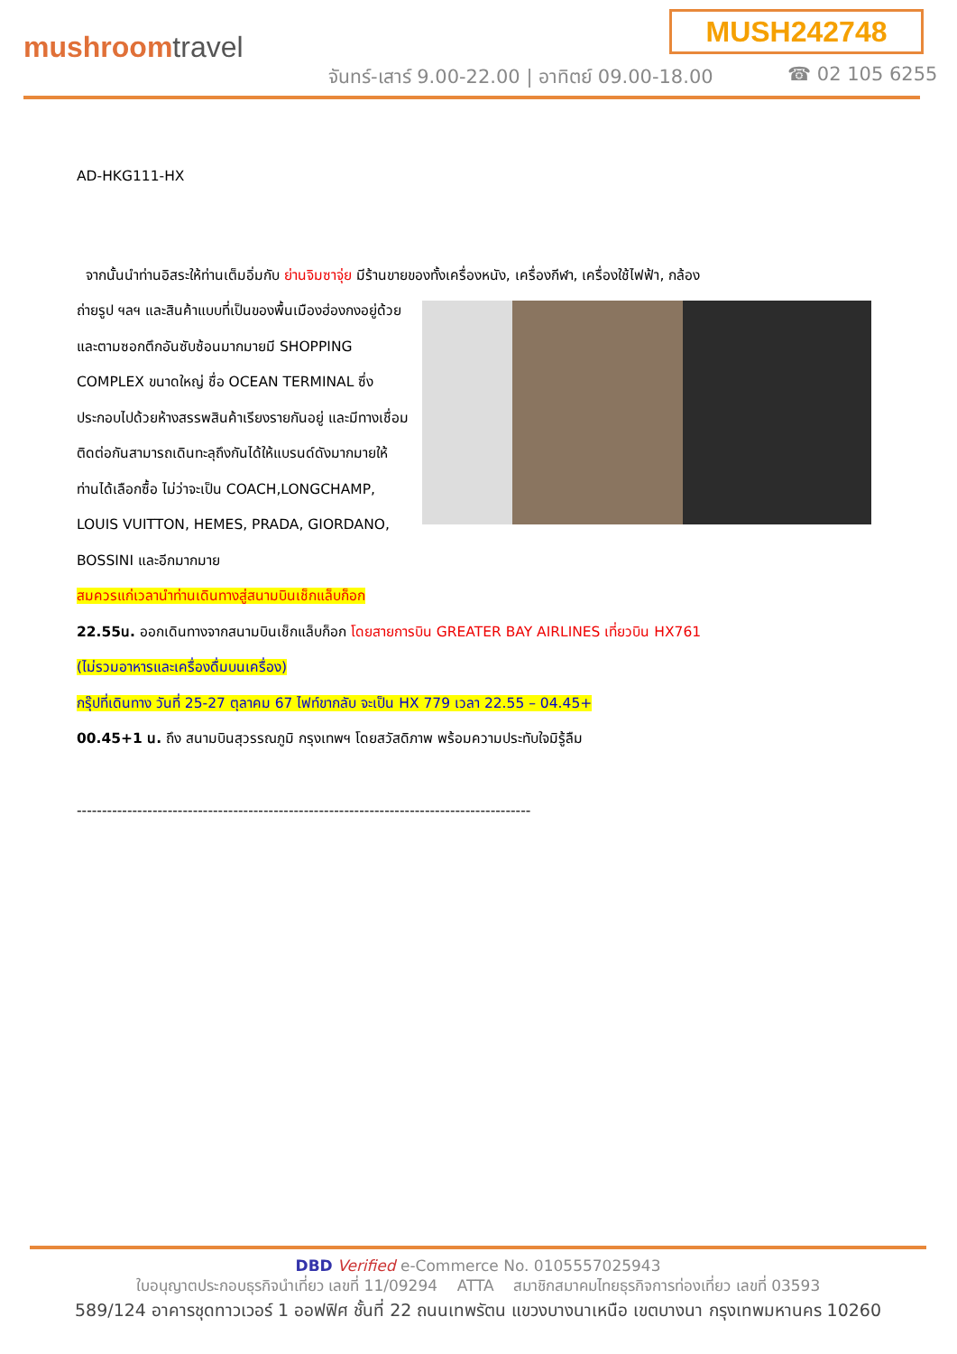MUSH242748
mushroomtravel
จันทร์-เสาร์ 9.00-22.00 | อาทิตย์ 09.00-18.00
☎ 02 105 6255
AD-HKG111-HX
จากนั้นนำท่านอิสระให้ท่านเต็มอิ่มกับ ย่านจิมซาจุ่ย มีร้านขายของทั้งเครื่องหนัง, เครื่องกีฬา, เครื่องใช้ไฟฟ้า, กล้อง
ถ่ายรูป ฯลฯ และสินค้าแบบที่เป็นของพื้นเมืองฮ่องกงอยู่ด้วยและตามซอกตึกอันซับซ้อนมากมายมี SHOPPING COMPLEX ขนาดใหญ่ ชื่อ OCEAN TERMINAL ซึ่งประกอบไปด้วยห้างสรรพสินค้าเรียงรายกันอยู่ และมีทางเชื่อมติดต่อกันสามารถเดินทะลุถึงกันได้ให้แบรนด์ดังมากมายให้ท่านได้เลือกซื้อ ไม่ว่าจะเป็น COACH,LONGCHAMP, LOUIS VUITTON, HEMES, PRADA, GIORDANO, BOSSINI และอีกมากมาย
สมควรแก่เวลานำท่านเดินทางสู่สนามบินเช็กแล็บก็อก
22.55น. ออกเดินทางจากสนามบินเช็กแล็บก็อก โดยสายการบิน GREATER BAY AIRLINES เที่ยวบิน HX761
(ไม่รวมอาหารและเครื่องดื่มบนเครื่อง)
กรุ๊ปที่เดินทาง วันที่ 25-27 ตุลาคม 67 ไฟท์ขากลับ จะเป็น HX 779 เวลา 22.55 – 04.45+
00.45+1 น. ถึง สนามบินสุวรรณภูมิ กรุงเทพฯ โดยสวัสดิภาพ พร้อมความประทับใจมิรู้ลืม
------------------------------------------------------------------------------------------
DBD Verified e-Commerce No. 0105557025943
ใบอนุญาตประกอบธุรกิจนำเที่ยว เลขที่ 11/09294 ATTA สมาชิกสมาคมไทยธุรกิจการท่องเที่ยว เลขที่ 03593
589/124 อาคารชุดทาวเวอร์ 1 ออฟฟิศ ชั้นที่ 22 ถนนเทพรัตน แขวงบางนาเหนือ เขตบางนา กรุงเทพมหานคร 10260